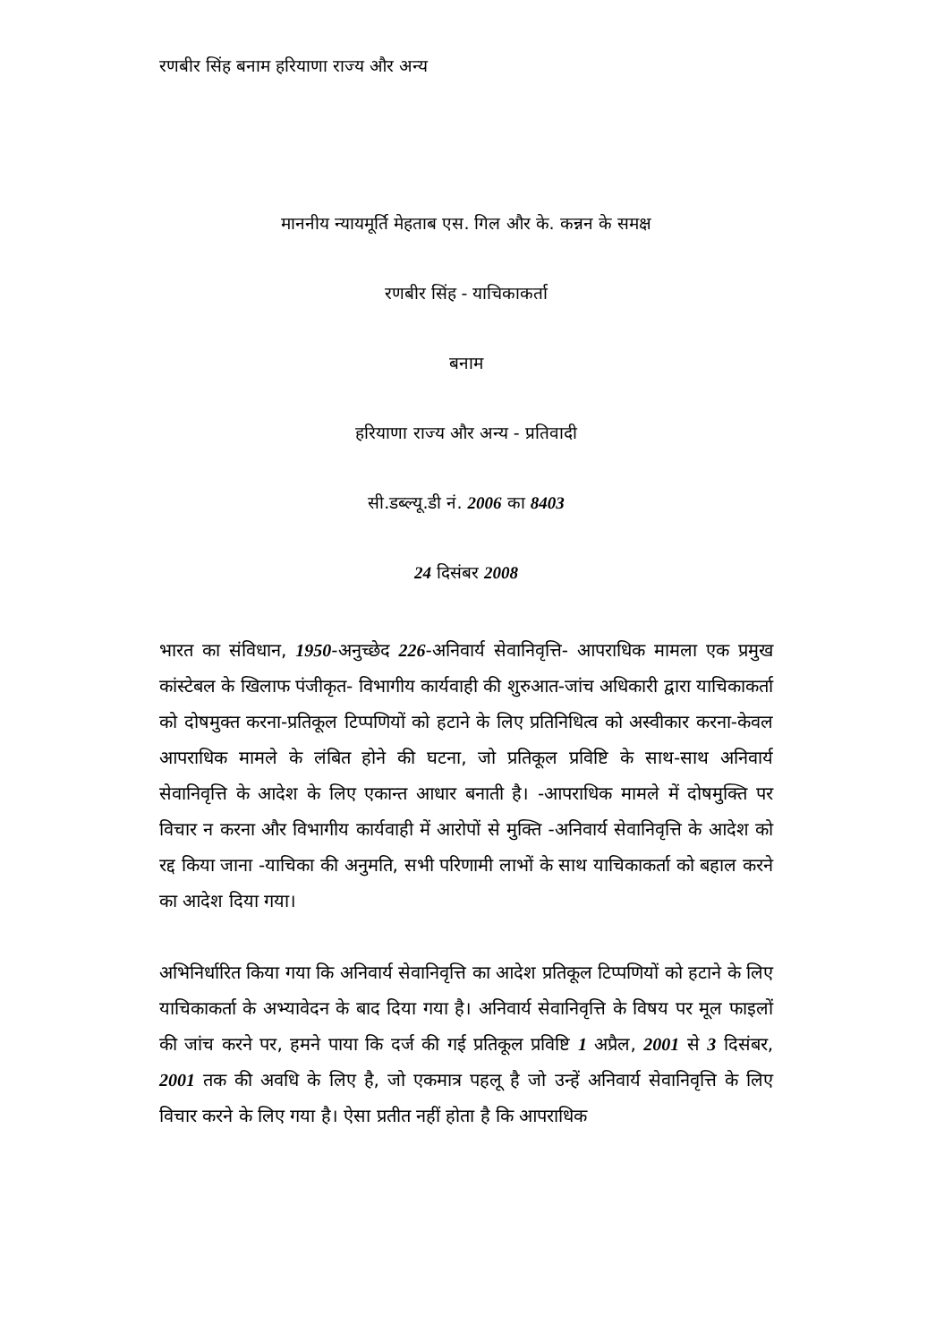रणबीर सिंह बनाम हरियाणा राज्य और अन्य
माननीय न्यायमूर्ति मेहताब एस. गिल और के. कन्नन के समक्ष
रणबीर सिंह - याचिकाकर्ता
बनाम
हरियाणा राज्य और अन्य - प्रतिवादी
सी.डब्ल्यू.डी नं. 2006 का 8403
24 दिसंबर 2008
भारत का संविधान, 1950-अनुच्छेद 226-अनिवार्य सेवानिवृत्ति- आपराधिक मामला एक प्रमुख कांस्टेबल के खिलाफ पंजीकृत- विभागीय कार्यवाही की शुरुआत-जांच अधिकारी द्वारा याचिकाकर्ता को दोषमुक्त करना-प्रतिकूल टिप्पणियों को हटाने के लिए प्रतिनिधित्व को अस्वीकार करना-केवल आपराधिक मामले के लंबित होने की घटना, जो प्रतिकूल प्रविष्टि के साथ-साथ अनिवार्य सेवानिवृत्ति के आदेश के लिए एकान्त आधार बनाती है। -आपराधिक मामले में दोषमुक्ति पर विचार न करना और विभागीय कार्यवाही में आरोपों से मुक्ति -अनिवार्य सेवानिवृत्ति के आदेश को रद्द किया जाना -याचिका की अनुमति, सभी परिणामी लाभों के साथ याचिकाकर्ता को बहाल करने का आदेश दिया गया।
अभिनिर्धारित किया गया कि अनिवार्य सेवानिवृत्ति का आदेश प्रतिकूल टिप्पणियों को हटाने के लिए याचिकाकर्ता के अभ्यावेदन के बाद दिया गया है। अनिवार्य सेवानिवृत्ति के विषय पर मूल फाइलों की जांच करने पर, हमने पाया कि दर्ज की गई प्रतिकूल प्रविष्टि 1 अप्रैल, 2001 से 3 दिसंबर, 2001 तक की अवधि के लिए है, जो एकमात्र पहलू है जो उन्हें अनिवार्य सेवानिवृत्ति के लिए विचार करने के लिए गया है। ऐसा प्रतीत नहीं होता है कि आपराधिक